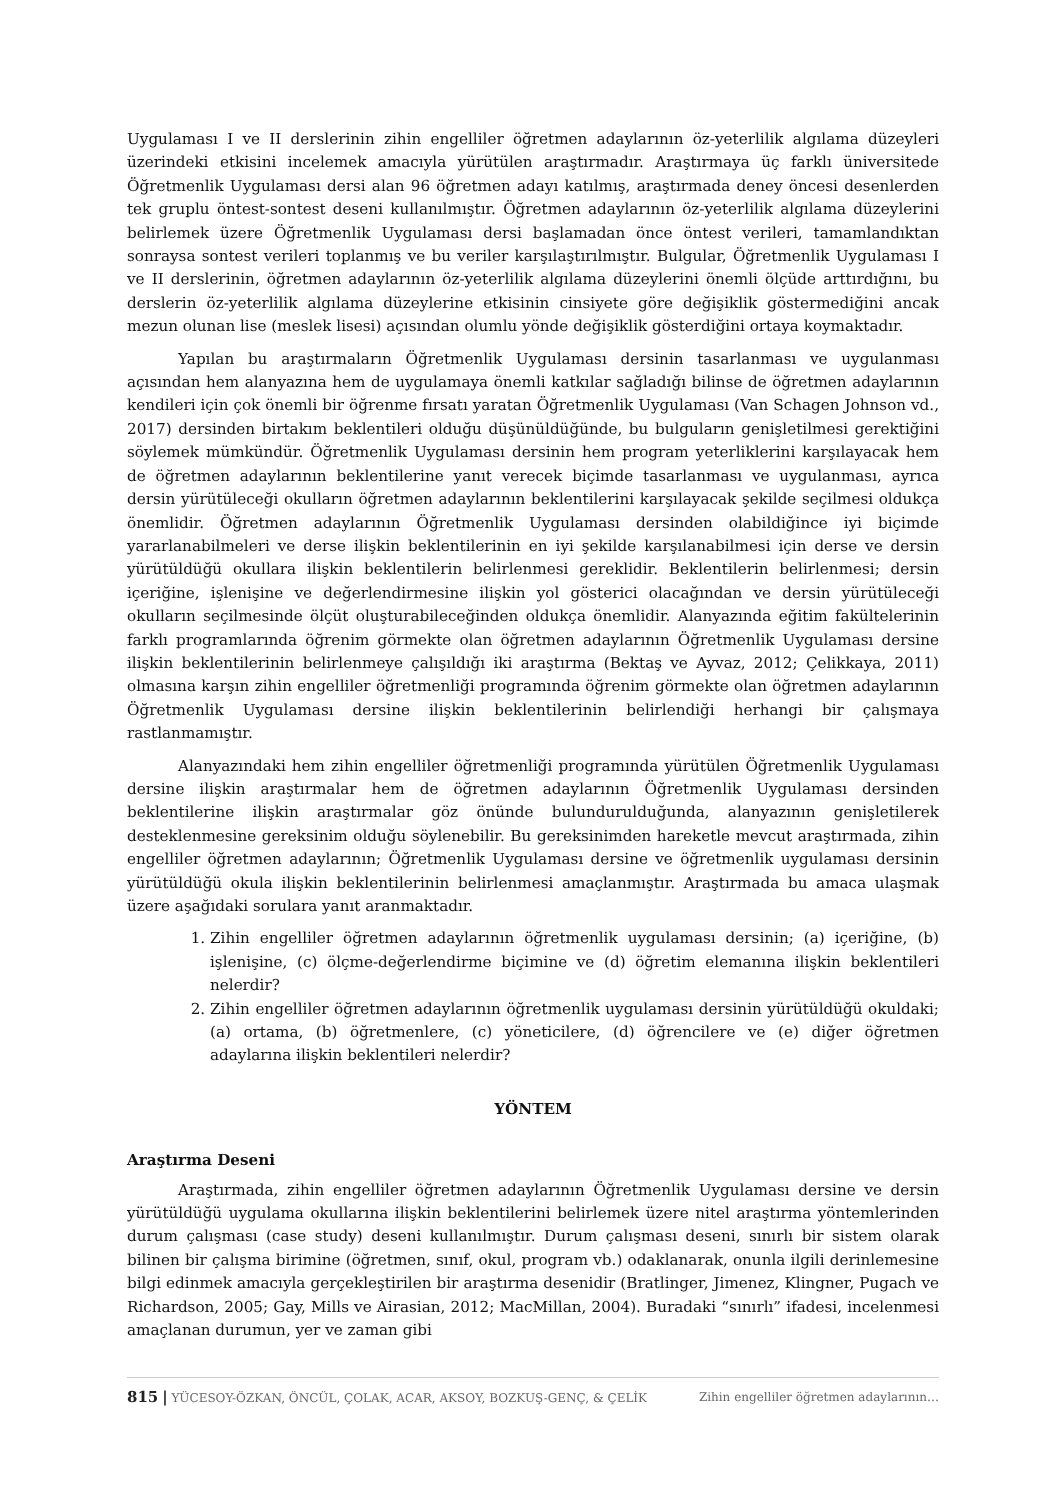Uygulaması I ve II derslerinin zihin engelliler öğretmen adaylarının öz-yeterlilik algılama düzeyleri üzerindeki etkisini incelemek amacıyla yürütülen araştırmadır. Araştırmaya üç farklı üniversitede Öğretmenlik Uygulaması dersi alan 96 öğretmen adayı katılmış, araştırmada deney öncesi desenlerden tek gruplu öntest-sontest deseni kullanılmıştır. Öğretmen adaylarının öz-yeterlilik algılama düzeylerini belirlemek üzere Öğretmenlik Uygulaması dersi başlamadan önce öntest verileri, tamamlandıktan sonraysa sontest verileri toplanmış ve bu veriler karşılaştırılmıştır. Bulgular, Öğretmenlik Uygulaması I ve II derslerinin, öğretmen adaylarının öz-yeterlilik algılama düzeylerini önemli ölçüde arttırdığını, bu derslerin öz-yeterlilik algılama düzeylerine etkisinin cinsiyete göre değişiklik göstermediğini ancak mezun olunan lise (meslek lisesi) açısından olumlu yönde değişiklik gösterdiğini ortaya koymaktadır.
Yapılan bu araştırmaların Öğretmenlik Uygulaması dersinin tasarlanması ve uygulanması açısından hem alanyazına hem de uygulamaya önemli katkılar sağladığı bilinse de öğretmen adaylarının kendileri için çok önemli bir öğrenme fırsatı yaratan Öğretmenlik Uygulaması (Van Schagen Johnson vd., 2017) dersinden birtakım beklentileri olduğu düşünüldüğünde, bu bulguların genişletilmesi gerektiğini söylemek mümkündür. Öğretmenlik Uygulaması dersinin hem program yeterliklerini karşılayacak hem de öğretmen adaylarının beklentilerine yanıt verecek biçimde tasarlanması ve uygulanması, ayrıca dersin yürütüleceği okulların öğretmen adaylarının beklentilerini karşılayacak şekilde seçilmesi oldukça önemlidir. Öğretmen adaylarının Öğretmenlik Uygulaması dersinden olabildiğince iyi biçimde yararlanabilmeleri ve derse ilişkin beklentilerinin en iyi şekilde karşılanabilmesi için derse ve dersin yürütüldüğü okullara ilişkin beklentilerin belirlenmesi gereklidir. Beklentilerin belirlenmesi; dersin içeriğine, işlenişine ve değerlendirmesine ilişkin yol gösterici olacağından ve dersin yürütüleceği okulların seçilmesinde ölçüt oluşturabileceğinden oldukça önemlidir. Alanyazında eğitim fakültelerinin farklı programlarında öğrenim görmekte olan öğretmen adaylarının Öğretmenlik Uygulaması dersine ilişkin beklentilerinin belirlenmeye çalışıldığı iki araştırma (Bektaş ve Ayvaz, 2012; Çelikkaya, 2011) olmasına karşın zihin engelliler öğretmenliği programında öğrenim görmekte olan öğretmen adaylarının Öğretmenlik Uygulaması dersine ilişkin beklentilerinin belirlendiği herhangi bir çalışmaya rastlanmamıştır.
Alanyazındaki hem zihin engelliler öğretmenliği programında yürütülen Öğretmenlik Uygulaması dersine ilişkin araştırmalar hem de öğretmen adaylarının Öğretmenlik Uygulaması dersinden beklentilerine ilişkin araştırmalar göz önünde bulundurulduğunda, alanyazının genişletilerek desteklenmesine gereksinim olduğu söylenebilir. Bu gereksinimden hareketle mevcut araştırmada, zihin engelliler öğretmen adaylarının; Öğretmenlik Uygulaması dersine ve öğretmenlik uygulaması dersinin yürütüldüğü okula ilişkin beklentilerinin belirlenmesi amaçlanmıştır. Araştırmada bu amaca ulaşmak üzere aşağıdaki sorulara yanıt aranmaktadır.
1. Zihin engelliler öğretmen adaylarının öğretmenlik uygulaması dersinin; (a) içeriğine, (b) işlenişine, (c) ölçme-değerlendirme biçimine ve (d) öğretim elemanına ilişkin beklentileri nelerdir?
2. Zihin engelliler öğretmen adaylarının öğretmenlik uygulaması dersinin yürütüldüğü okuldaki; (a) ortama, (b) öğretmenlere, (c) yöneticilere, (d) öğrencilere ve (e) diğer öğretmen adaylarına ilişkin beklentileri nelerdir?
YÖNTEM
Araştırma Deseni
Araştırmada, zihin engelliler öğretmen adaylarının Öğretmenlik Uygulaması dersine ve dersin yürütüldüğü uygulama okullarına ilişkin beklentilerini belirlemek üzere nitel araştırma yöntemlerinden durum çalışması (case study) deseni kullanılmıştır. Durum çalışması deseni, sınırlı bir sistem olarak bilinen bir çalışma birimine (öğretmen, sınıf, okul, program vb.) odaklanarak, onunla ilgili derinlemesine bilgi edinmek amacıyla gerçekleştirilen bir araştırma desenidir (Bratlinger, Jimenez, Klingner, Pugach ve Richardson, 2005; Gay, Mills ve Airasian, 2012; MacMillan, 2004). Buradaki “sınırlı” ifadesi, incelenmesi amaçlanan durumun, yer ve zaman gibi
815 | YÜCESOY-ÖZKAN, ÖNCÜL, ÇOLAK, ACAR, AKSOY, BOZKUŞ-GENÇ, & ÇELİK Zihin engelliler öğretmen adaylarının…